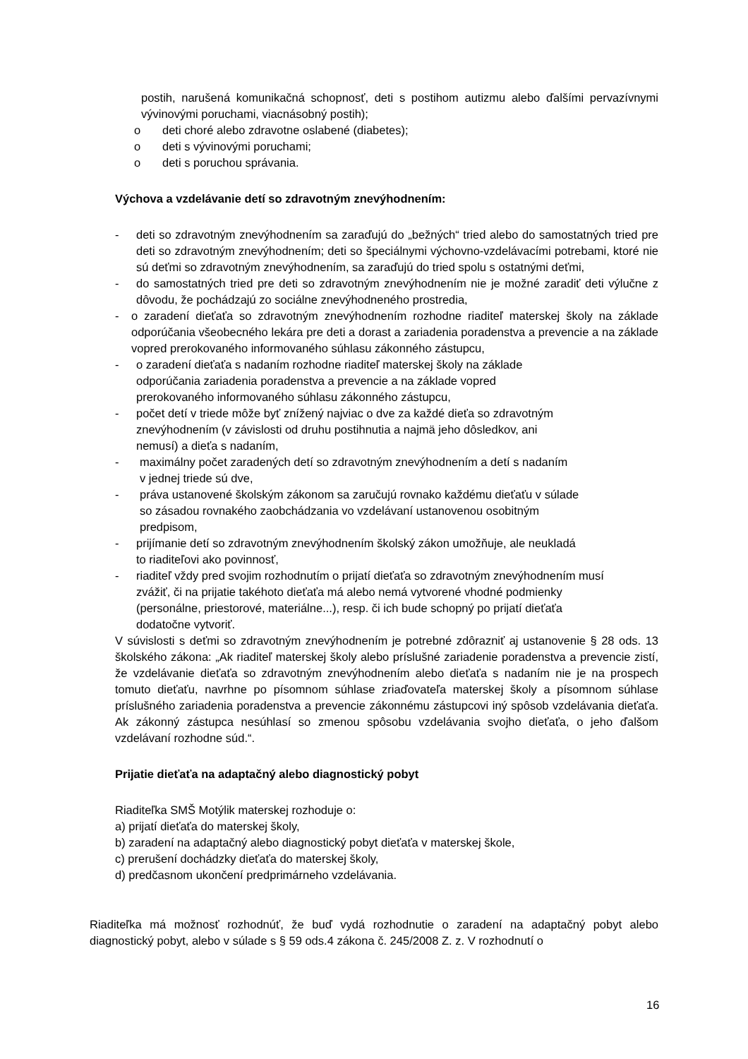postih, narušená komunikačná schopnosť, deti s postihom autizmu alebo ďalšími pervazívnymi vývinovými poruchami, viacnásobný postih);
o deti choré alebo zdravotne oslabené (diabetes);
o deti s vývinovými poruchami;
o deti s poruchou správania.
Výchova a vzdelávanie detí so zdravotným znevýhodnením:
- deti so zdravotným znevýhodnením sa zaraďujú do „bežných“ tried alebo do samostatných tried pre deti so zdravotným znevýhodnením; deti so špeciálnymi výchovno-vzdelávacími potrebami, ktoré nie sú deťmi so zdravotným znevýhodnením, sa zaraďujú do tried spolu s ostatnými deťmi,
- do samostatných tried pre deti so zdravotným znevýhodnením nie je možné zaradiť deti výlučne z dôvodu, že pochádzajú zo sociálne znevýhodneného prostredia,
- o zaradení dieťaťa so zdravotným znevýhodnením rozhodne riaditeľ materskej školy na základe odporúčania všeobecného lekára pre deti a dorast a zariadenia poradenstva a prevencie a na základe vopred prerokovaného informovaného súhlasu zákonného zástupcu,
- o zaradení dieťaťa s nadaním rozhodne riaditeľ materskej školy na základe
odporúčania zariadenia poradenstva a prevencie a na základe vopred
prerokovaného informovaného súhlasu zákonného zástupcu,
- počet detí v triede môže byť znížený najviac o dve za každé dieťa so zdravotným
znevýhodnením (v závislosti od druhu postihnutia a najmä jeho dôsledkov, ani
nemusí) a dieťa s nadaním,
- maximálny počet zaradených detí so zdravotným znevýhodnením a detí s nadaním
v jednej triede sú dve,
- práva ustanovené školským zákonom sa zaručujú rovnako každému dieťaťu v súlade
so zásadou rovnakého zaobchádzania vo vzdelávaní ustanovenou osobitným
predpisom,
- prijímanie detí so zdravotným znevýhodnením školský zákon umožňuje, ale neukladá
to riaditeľovi ako povinnosť,
- riaditeľ vždy pred svojim rozhodnutím o prijatí dieťaťa so zdravotným znevýhodnením musí
zvážiť, či na prijatie takéhoto dieťaťa má alebo nemá vytvorené vhodné podmienky
(personálne, priestorové, materiálne...), resp. či ich bude schopný po prijatí dieťaťa
dodatočne vytvoriť.
V súvislosti s deťmi so zdravotným znevýhodnením je potrebné zdôrazniť aj ustanovenie § 28 ods. 13 školského zákona: „Ak riaditeľ materskej školy alebo príslušné zariadenie poradenstva a prevencie zistí, že vzdelávanie dieťaťa so zdravotným znevýhodnením alebo dieťaťa s nadaním nie je na prospech tomuto dieťaťu, navrhne po písomnom súhlase zriaďovateľa materskej školy a písomnom súhlase príslušného zariadenia poradenstva a prevencie zákonnému zástupcovi iný spôsob vzdelávania dieťaťa. Ak zákonný zástupca nesúhlasí so zmenou spôsobu vzdelávania svojho dieťaťa, o jeho ďalšom vzdelávaní rozhodne súd.“.
Prijatie dieťaťa na adaptačný alebo diagnostický pobyt
Riaditeľka SMŠ Motýlik materskej rozhoduje o:
a) prijatí dieťaťa do materskej školy,
b) zaradení na adaptačný alebo diagnostický pobyt dieťaťa v materskej škole,
c) prerušení dochádzky dieťaťa do materskej školy,
d) predčasnom ukončení predprimárneho vzdelávania.
Riaditeľka má možnosť rozhodnúť, že buď vydá rozhodnutie o zaradení na adaptačný pobyt alebo diagnostický pobyt, alebo v súlade s § 59 ods.4 zákona č. 245/2008 Z. z. V rozhodnutí o
16